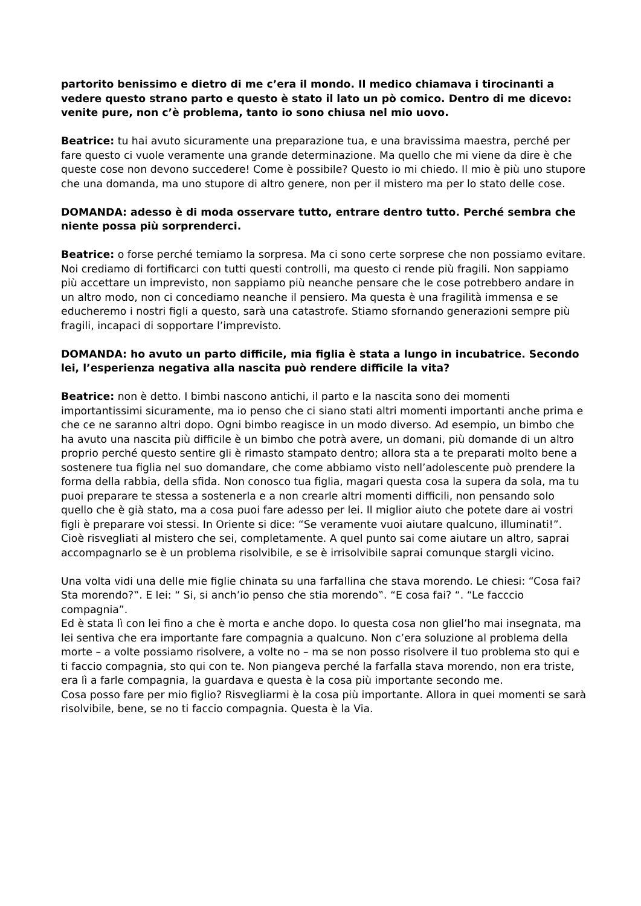partorito benissimo e dietro di me c’era il mondo. Il medico chiamava i tirocinanti a vedere questo strano parto e questo è stato il lato un pò comico. Dentro di me dicevo: venite pure, non c’è problema, tanto io sono chiusa nel mio uovo.
Beatrice: tu hai avuto sicuramente una preparazione tua, e una bravissima maestra, perché per fare questo ci vuole veramente una grande determinazione. Ma quello che mi viene da dire è che queste cose non devono succedere! Come è possibile? Questo io mi chiedo. Il mio è più uno stupore che una domanda, ma uno stupore di altro genere, non per il mistero ma per lo stato delle cose.
DOMANDA: adesso è di moda osservare tutto, entrare dentro tutto. Perché sembra che niente possa più sorprenderci.
Beatrice: o forse perché temiamo la sorpresa. Ma ci sono certe sorprese che non possiamo evitare. Noi crediamo di fortificarci con tutti questi controlli, ma questo ci rende più fragili. Non sappiamo più accettare un imprevisto, non sappiamo più neanche pensare che le cose potrebbero andare in un altro modo, non ci concediamo neanche il pensiero. Ma questa è una fragilità immensa e se educheremo i nostri figli a questo, sarà una catastrofe. Stiamo sfornando generazioni sempre più fragili, incapaci di sopportare l’imprevisto.
DOMANDA: ho avuto un parto difficile, mia figlia è stata a lungo in incubatrice. Secondo lei, l’esperienza negativa alla nascita può rendere difficile la vita?
Beatrice: non è detto. I bimbi nascono antichi, il parto e la nascita sono dei momenti importantissimi sicuramente, ma io penso che ci siano stati altri momenti importanti anche prima e che ce ne saranno altri dopo. Ogni bimbo reagisce in un modo diverso. Ad esempio, un bimbo che ha avuto una nascita più difficile è un bimbo che potrà avere, un domani, più domande di un altro proprio perché questo sentire gli è rimasto stampato dentro; allora sta a te preparati molto bene a sostenere tua figlia nel suo domandare, che come abbiamo visto nell’adolescente può prendere la forma della rabbia, della sfida. Non conosco tua figlia, magari questa cosa la supera da sola, ma tu puoi preparare te stessa a sostenerla e a non crearle altri momenti difficili, non pensando solo quello che è già stato, ma a cosa puoi fare adesso per lei. Il miglior aiuto che potete dare ai vostri figli è preparare voi stessi. In Oriente si dice: “Se veramente vuoi aiutare qualcuno, illuminati!”. Cioè risvegliati al mistero che sei, completamente. A quel punto sai come aiutare un altro, saprai accompagnarlo se è un problema risolvibile, e se è irrisolvibile saprai comunque stargli vicino.
Una volta vidi una delle mie figlie chinata su una farfallina che stava morendo. Le chiesi: “Cosa fai? Sta morendo?‟. E lei: “ Si, si anch’io penso che stia morendo‟. “E cosa fai? “. “Le facccio compagnia”.
Ed è stata lì con lei fino a che è morta e anche dopo. Io questa cosa non gliel’ho mai insegnata, ma lei sentiva che era importante fare compagnia a qualcuno. Non c’era soluzione al problema della morte – a volte possiamo risolvere, a volte no – ma se non posso risolvere il tuo problema sto qui e ti faccio compagnia, sto qui con te. Non piangeva perché la farfalla stava morendo, non era triste, era lì a farle compagnia, la guardava e questa è la cosa più importante secondo me.
Cosa posso fare per mio figlio? Risvegliarmi è la cosa più importante. Allora in quei momenti se sarà risolvibile, bene, se no ti faccio compagnia. Questa è la Via.